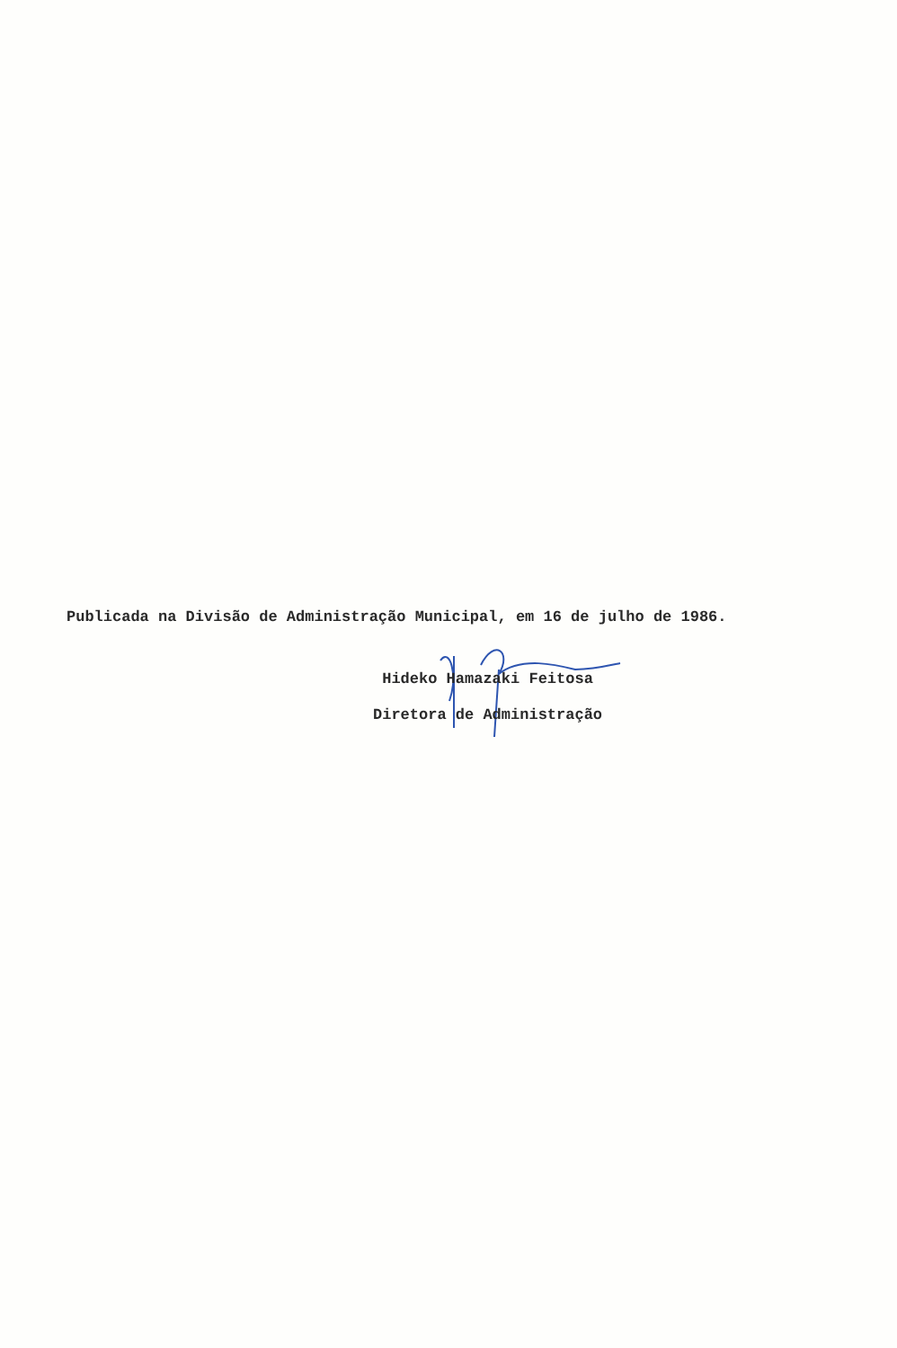Publicada na Divisão de Administração Municipal, em 16 de julho de 1986.
Hideko Hamazaki Feitosa
Diretora de Administração